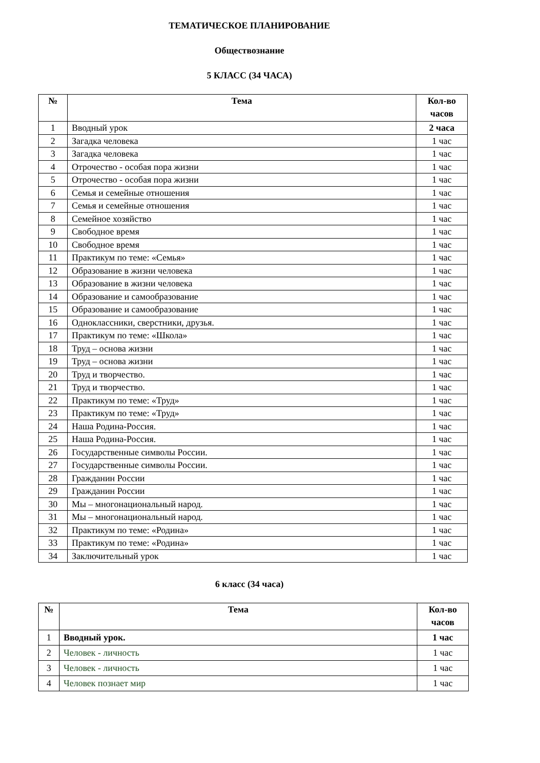ТЕМАТИЧЕСКОЕ ПЛАНИРОВАНИЕ
Обществознание
5 КЛАСС (34 ЧАСА)
| № | Тема | Кол-во часов |
| --- | --- | --- |
| 1 | Вводный урок | 2 часа |
| 2 | Загадка человека | 1 час |
| 3 | Загадка человека | 1 час |
| 4 | Отрочество - особая пора жизни | 1 час |
| 5 | Отрочество - особая пора жизни | 1 час |
| 6 | Семья и семейные отношения | 1 час |
| 7 | Семья и семейные отношения | 1 час |
| 8 | Семейное хозяйство | 1 час |
| 9 | Свободное время | 1 час |
| 10 | Свободное время | 1 час |
| 11 | Практикум по теме: «Семья» | 1 час |
| 12 | Образование в жизни человека | 1 час |
| 13 | Образование в жизни человека | 1 час |
| 14 | Образование и самообразование | 1 час |
| 15 | Образование и самообразование | 1 час |
| 16 | Одноклассники, сверстники, друзья. | 1 час |
| 17 | Практикум по теме: «Школа» | 1 час |
| 18 | Труд – основа жизни | 1 час |
| 19 | Труд – основа жизни | 1 час |
| 20 | Труд и творчество. | 1 час |
| 21 | Труд и творчество. | 1 час |
| 22 | Практикум по теме: «Труд» | 1 час |
| 23 | Практикум по теме: «Труд» | 1 час |
| 24 | Наша Родина-Россия. | 1 час |
| 25 | Наша Родина-Россия. | 1 час |
| 26 | Государственные символы России. | 1 час |
| 27 | Государственные символы России. | 1 час |
| 28 | Гражданин России | 1 час |
| 29 | Гражданин России | 1 час |
| 30 | Мы – многонациональный народ. | 1 час |
| 31 | Мы – многонациональный народ. | 1 час |
| 32 | Практикум по теме: «Родина» | 1 час |
| 33 | Практикум по теме: «Родина» | 1 час |
| 34 | Заключительный урок | 1 час |
6 класс (34 часа)
| № | Тема | Кол-во часов |
| --- | --- | --- |
| 1 | Вводный урок. | 1 час |
| 2 | Человек - личность | 1 час |
| 3 | Человек - личность | 1 час |
| 4 | Человек познает мир | 1 час |